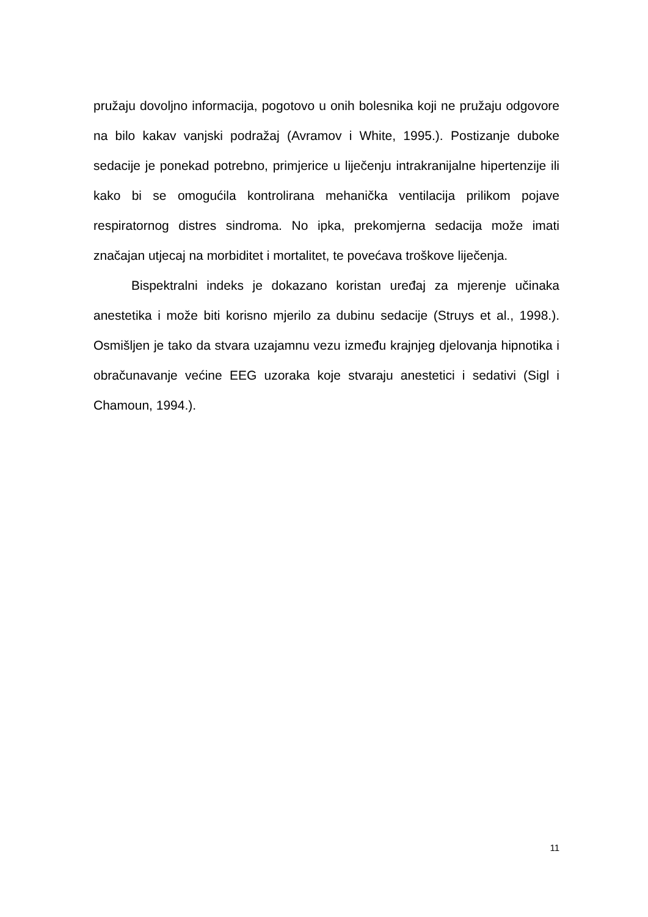pružaju dovoljno informacija, pogotovo u onih bolesnika koji ne pružaju odgovore na bilo kakav vanjski podražaj (Avramov i White, 1995.). Postizanje duboke sedacije je ponekad potrebno, primjerice u liječenju intrakranijalne hipertenzije ili kako bi se omogućila kontrolirana mehanička ventilacija prilikom pojave respiratornog distres sindroma. No ipka, prekomjerna sedacija može imati značajan utjecaj na morbiditet i mortalitet, te povećava troškove liječenja.
Bispektralni indeks je dokazano koristan uređaj za mjerenje učinaka anestetika i može biti korisno mjerilo za dubinu sedacije (Struys et al., 1998.). Osmišljen je tako da stvara uzajamnu vezu između krajnjeg djelovanja hipnotika i obračunavanje većine EEG uzoraka koje stvaraju anestetici i sedativi (Sigl i Chamoun, 1994.).
11